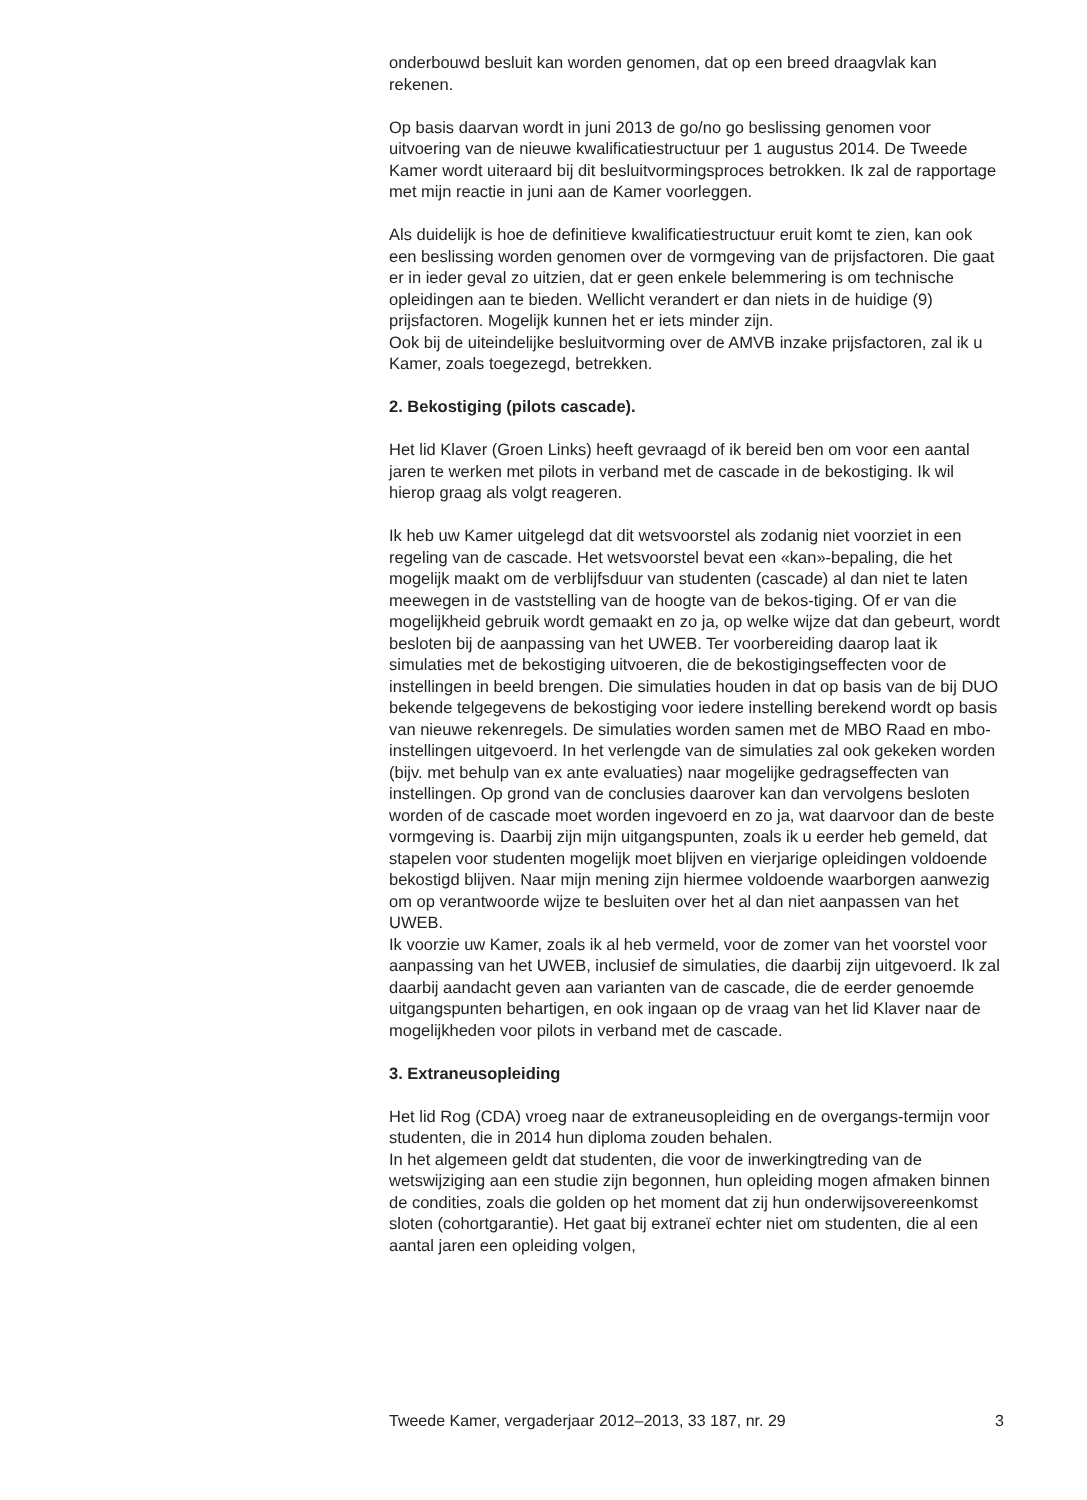onderbouwd besluit kan worden genomen, dat op een breed draagvlak kan rekenen.
Op basis daarvan wordt in juni 2013 de go/no go beslissing genomen voor uitvoering van de nieuwe kwalificatiestructuur per 1 augustus 2014. De Tweede Kamer wordt uiteraard bij dit besluitvormingsproces betrokken. Ik zal de rapportage met mijn reactie in juni aan de Kamer voorleggen.
Als duidelijk is hoe de definitieve kwalificatiestructuur eruit komt te zien, kan ook een beslissing worden genomen over de vormgeving van de prijsfactoren. Die gaat er in ieder geval zo uitzien, dat er geen enkele belemmering is om technische opleidingen aan te bieden. Wellicht verandert er dan niets in de huidige (9) prijsfactoren. Mogelijk kunnen het er iets minder zijn.
Ook bij de uiteindelijke besluitvorming over de AMVB inzake prijsfactoren, zal ik u Kamer, zoals toegezegd, betrekken.
2. Bekostiging (pilots cascade).
Het lid Klaver (Groen Links) heeft gevraagd of ik bereid ben om voor een aantal jaren te werken met pilots in verband met de cascade in de bekostiging. Ik wil hierop graag als volgt reageren.
Ik heb uw Kamer uitgelegd dat dit wetsvoorstel als zodanig niet voorziet in een regeling van de cascade. Het wetsvoorstel bevat een «kan»-bepaling, die het mogelijk maakt om de verblijfsduur van studenten (cascade) al dan niet te laten meewegen in de vaststelling van de hoogte van de bekos-tiging. Of er van die mogelijkheid gebruik wordt gemaakt en zo ja, op welke wijze dat dan gebeurt, wordt besloten bij de aanpassing van het UWEB. Ter voorbereiding daarop laat ik simulaties met de bekostiging uitvoeren, die de bekostigingseffecten voor de instellingen in beeld brengen. Die simulaties houden in dat op basis van de bij DUO bekende telgegevens de bekostiging voor iedere instelling berekend wordt op basis van nieuwe rekenregels. De simulaties worden samen met de MBO Raad en mbo-instellingen uitgevoerd. In het verlengde van de simulaties zal ook gekeken worden (bijv. met behulp van ex ante evaluaties) naar mogelijke gedragseffecten van instellingen. Op grond van de conclusies daarover kan dan vervolgens besloten worden of de cascade moet worden ingevoerd en zo ja, wat daarvoor dan de beste vormgeving is. Daarbij zijn mijn uitgangspunten, zoals ik u eerder heb gemeld, dat stapelen voor studenten mogelijk moet blijven en vierjarige opleidingen voldoende bekostigd blijven. Naar mijn mening zijn hiermee voldoende waarborgen aanwezig om op verantwoorde wijze te besluiten over het al dan niet aanpassen van het UWEB.
Ik voorzie uw Kamer, zoals ik al heb vermeld, voor de zomer van het voorstel voor aanpassing van het UWEB, inclusief de simulaties, die daarbij zijn uitgevoerd. Ik zal daarbij aandacht geven aan varianten van de cascade, die de eerder genoemde uitgangspunten behartigen, en ook ingaan op de vraag van het lid Klaver naar de mogelijkheden voor pilots in verband met de cascade.
3. Extraneusopleiding
Het lid Rog (CDA) vroeg naar de extraneusopleiding en de overgangs-termijn voor studenten, die in 2014 hun diploma zouden behalen.
In het algemeen geldt dat studenten, die voor de inwerkingtreding van de wetswijziging aan een studie zijn begonnen, hun opleiding mogen afmaken binnen de condities, zoals die golden op het moment dat zij hun onderwijsovereenkomst sloten (cohortgarantie). Het gaat bij extraneï echter niet om studenten, die al een aantal jaren een opleiding volgen,
Tweede Kamer, vergaderjaar 2012–2013, 33 187, nr. 29 3